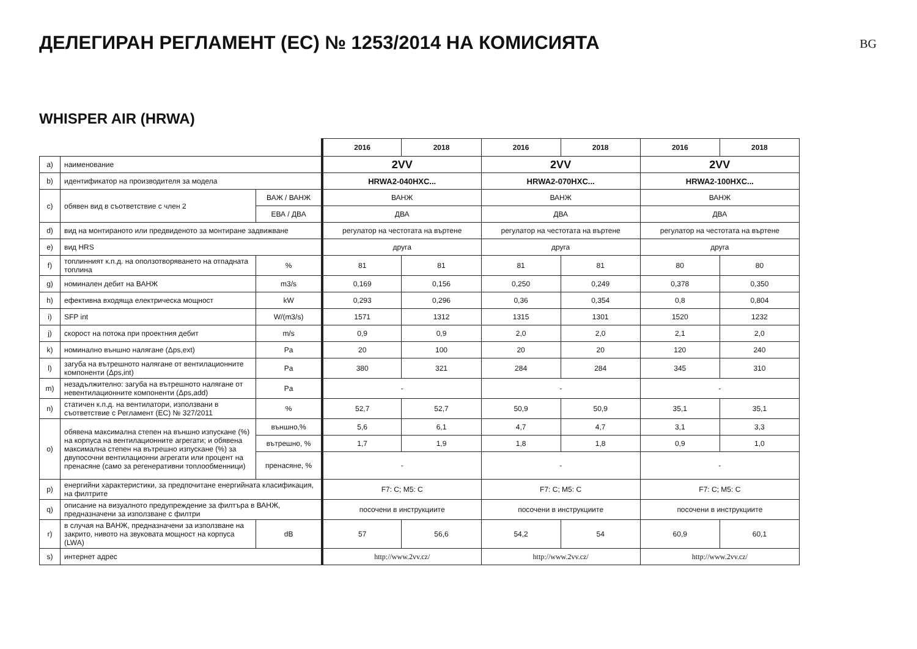ДЕЛЕГИРАН РЕГЛАМЕНТ (ЕС) № 1253/2014 НА КОМИСИЯТА
BG
WHISPER AIR (HRWA)
| | | | 2016 | 2018 | 2016 | 2018 | 2016 | 2018 |
| a) | наименование | | 2VV | | 2VV | | 2VV | |
| b) | идентификатор на производителя за модела | | HRWA2-040HXC... | | HRWA2-070HXC... | | HRWA2-100HXC... | |
| c) | обявен вид в съответствие с член 2 | ВАЖ / ВАНЖ | ВАНЖ | | ВАНЖ | | ВАНЖ | |
| | | ЕВА / ДВА | ДВА | | ДВА | | ДВА | |
| d) | вид на монтираното или предвиденото за монтиране задвижване | | регулатор на честотата на въртене | | регулатор на честотата на въртене | | регулатор на честотата на въртене | |
| e) | вид HRS | | друга | | друга | | друга | |
| f) | топлинният к.п.д. на оползотворяването на отпадната топлина | % | 81 | 81 | 81 | 81 | 80 | 80 |
| g) | номинален дебит на ВАНЖ | m3/s | 0,169 | 0,156 | 0,250 | 0,249 | 0,378 | 0,350 |
| h) | ефективна входяща електрическа мощност | kW | 0,293 | 0,296 | 0,36 | 0,354 | 0,8 | 0,804 |
| i) | SFP int | W/(m3/s) | 1571 | 1312 | 1315 | 1301 | 1520 | 1232 |
| j) | скорост на потока при проектния дебит | m/s | 0,9 | 0,9 | 2,0 | 2,0 | 2,1 | 2,0 |
| k) | номинално външно налягане (Δps,ext) | Pa | 20 | 100 | 20 | 20 | 120 | 240 |
| l) | загуба на вътрешното налягане от вентилационните компоненти (Δps,int) | Pa | 380 | 321 | 284 | 284 | 345 | 310 |
| m) | незадължително: загуба на вътрешното налягане от невентилационните компоненти (Δps,add) | Pa | - | | - | | - | |
| n) | статичен к.п.д. на вентилатори, използвани в съответствие с Регламент (ЕС) № 327/2011 | % | 52,7 | 52,7 | 50,9 | 50,9 | 35,1 | 35,1 |
| o) | обявена максимална степен на външно изпускане (%) на корпуса на вентилационните агрегати; и обявена максимална степен на вътрешно изпускане (%) за двупосочни вентилационни агрегати или процент на пренасяне (само за регенеративни топлообменници) | външно,% | 5,6 | 6,1 | 4,7 | 4,7 | 3,1 | 3,3 |
| | | вътрешно, % | 1,7 | 1,9 | 1,8 | 1,8 | 0,9 | 1,0 |
| | | пренасяне, % | - | | - | | - | |
| p) | енергийни характеристики, за предпочитане енергийната класификация, на филтрите | | F7: C; M5: C | | F7: C; M5: C | | F7: C; M5: C | |
| q) | описание на визуалното предупреждение за филтъра в ВАНЖ, предназначени за използване с филтри | | посочени в инструкциите | | посочени в инструкциите | | посочени в инструкциите | |
| r) | в случая на ВАНЖ, предназначени за използване на закрито, нивото на звуковата мощност на корпуса (LWA) | dB | 57 | 56,6 | 54,2 | 54 | 60,9 | 60,1 |
| s) | интернет адрес | | http://www.2vv.cz/ | | http://www.2vv.cz/ | | http://www.2vv.cz/ | |